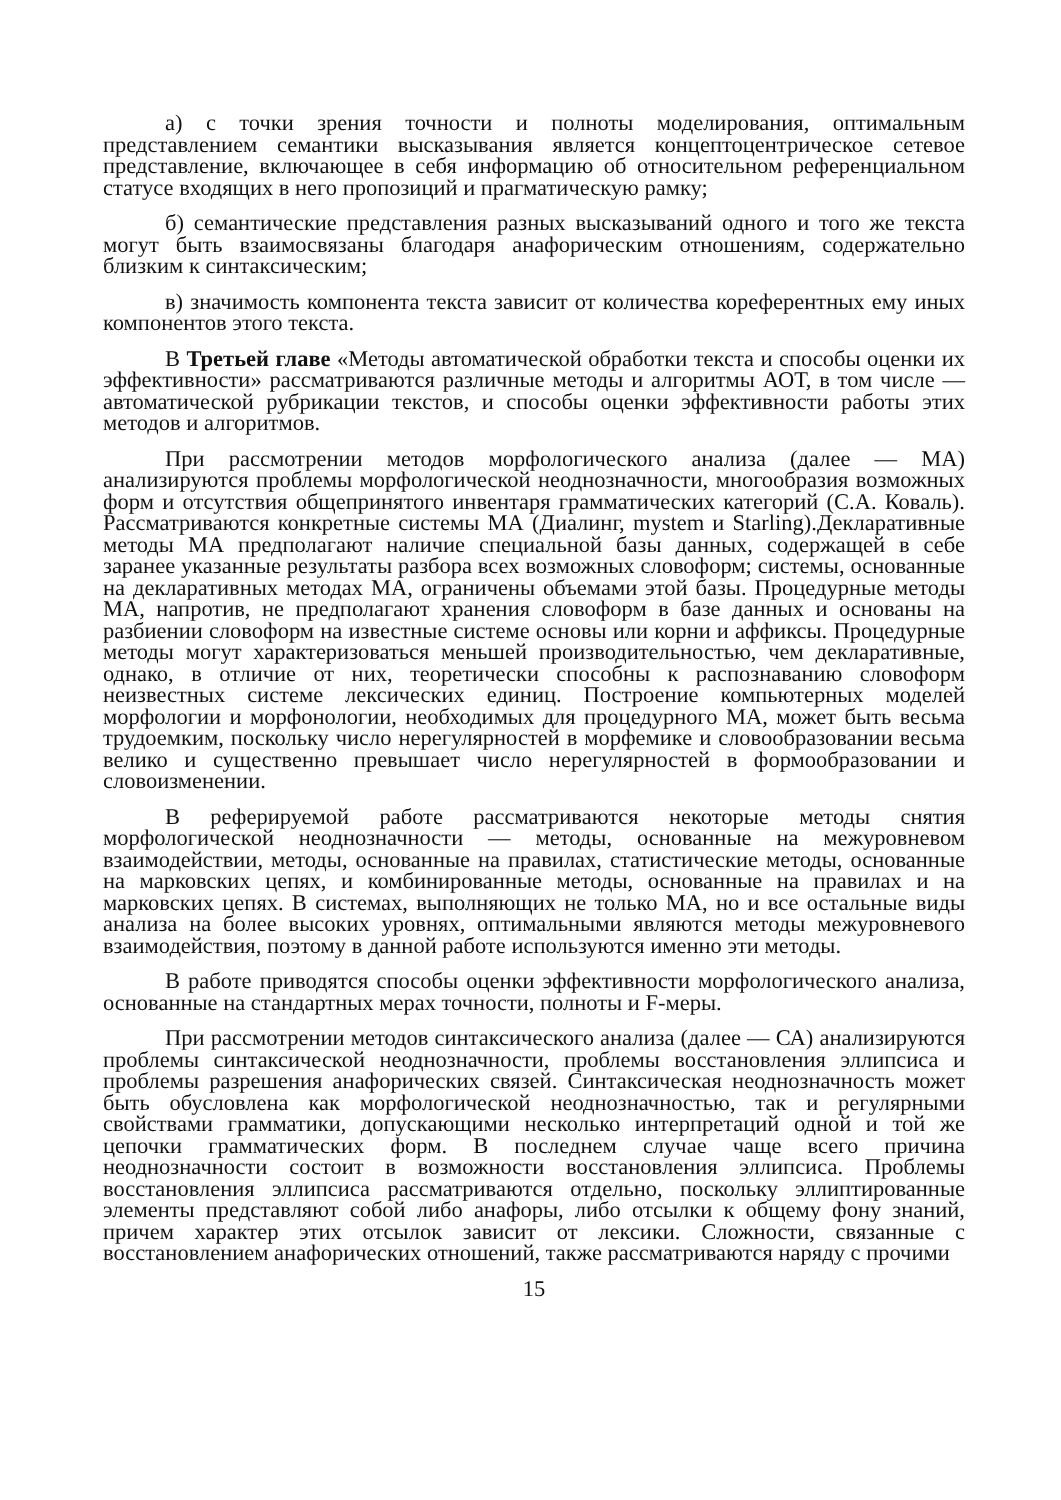а) с точки зрения точности и полноты моделирования, оптимальным представлением семантики высказывания является концептоцентрическое сетевое представление, включающее в себя информацию об относительном референциальном статусе входящих в него пропозиций и прагматическую рамку;
б) семантические представления разных высказываний одного и того же текста могут быть взаимосвязаны благодаря анафорическим отношениям, содержательно близким к синтаксическим;
в) значимость компонента текста зависит от количества кореферентных ему иных компонентов этого текста.
В Третьей главе «Методы автоматической обработки текста и способы оценки их эффективности» рассматриваются различные методы и алгоритмы АОТ, в том числе — автоматической рубрикации текстов, и способы оценки эффективности работы этих методов и алгоритмов.
При рассмотрении методов морфологического анализа (далее — МА) анализируются проблемы морфологической неоднозначности, многообразия возможных форм и отсутствия общепринятого инвентаря грамматических категорий (С.А. Коваль). Рассматриваются конкретные системы МА (Диалинг, mystem и Starling).Декларативные методы МА предполагают наличие специальной базы данных, содержащей в себе заранее указанные результаты разбора всех возможных словоформ; системы, основанные на декларативных методах МА, ограничены объемами этой базы. Процедурные методы МА, напротив, не предполагают хранения словоформ в базе данных и основаны на разбиении словоформ на известные системе основы или корни и аффиксы. Процедурные методы могут характеризоваться меньшей производительностью, чем декларативные, однако, в отличие от них, теоретически способны к распознаванию словоформ неизвестных системе лексических единиц. Построение компьютерных моделей морфологии и морфонологии, необходимых для процедурного МА, может быть весьма трудоемким, поскольку число нерегулярностей в морфемике и словообразовании весьма велико и существенно превышает число нерегулярностей в формообразовании и словоизменении.
В реферируемой работе рассматриваются некоторые методы снятия морфологической неоднозначности — методы, основанные на межуровневом взаимодействии, методы, основанные на правилах, статистические методы, основанные на марковских цепях, и комбинированные методы, основанные на правилах и на марковских цепях. В системах, выполняющих не только МА, но и все остальные виды анализа на более высоких уровнях, оптимальными являются методы межуровневого взаимодействия, поэтому в данной работе используются именно эти методы.
В работе приводятся способы оценки эффективности морфологического анализа, основанные на стандартных мерах точности, полноты и F-меры.
При рассмотрении методов синтаксического анализа (далее — СА) анализируются проблемы синтаксической неоднозначности, проблемы восстановления эллипсиса и проблемы разрешения анафорических связей. Синтаксическая неоднозначность может быть обусловлена как морфологической неоднозначностью, так и регулярными свойствами грамматики, допускающими несколько интерпретаций одной и той же цепочки грамматических форм. В последнем случае чаще всего причина неоднозначности состоит в возможности восстановления эллипсиса. Проблемы восстановления эллипсиса рассматриваются отдельно, поскольку эллиптированные элементы представляют собой либо анафоры, либо отсылки к общему фону знаний, причем характер этих отсылок зависит от лексики. Сложности, связанные с восстановлением анафорических отношений, также рассматриваются наряду с прочими
15